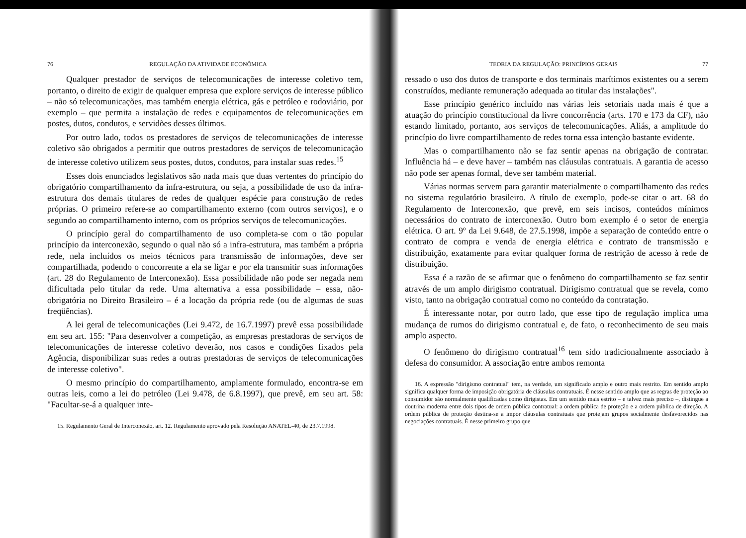76 REGULAÇÃO DA ATIVIDADE ECONÔMICA
Qualquer prestador de serviços de telecomunicações de interesse coletivo tem, portanto, o direito de exigir de qualquer empresa que explore serviços de interesse público – não só telecomunicações, mas também energia elétrica, gás e petróleo e rodoviário, por exemplo – que permita a instalação de redes e equipamentos de telecomunicações em postes, dutos, condutos, e servidões desses últimos.
Por outro lado, todos os prestadores de serviços de telecomunicações de interesse coletivo são obrigados a permitir que outros prestadores de serviços de telecomunicação de interesse coletivo utilizem seus postes, dutos, condutos, para instalar suas redes.<sup>15</sup>
Esses dois enunciados legislativos são nada mais que duas vertentes do princípio do obrigatório compartilhamento da infra-estrutura, ou seja, a possibilidade de uso da infra-estrutura dos demais titulares de redes de qualquer espécie para construção de redes próprias. O primeiro refere-se ao compartilhamento externo (com outros serviços), e o segundo ao compartilhamento interno, com os próprios serviços de telecomunicações.
O princípio geral do compartilhamento de uso completa-se com o tão popular princípio da interconexão, segundo o qual não só a infra-estrutura, mas também a própria rede, nela incluídos os meios técnicos para transmissão de informações, deve ser compartilhada, podendo o concorrente a ela se ligar e por ela transmitir suas informações (art. 28 do Regulamento de Interconexão). Essa possibilidade não pode ser negada nem dificultada pelo titular da rede. Uma alternativa a essa possibilidade – essa, não-obrigatória no Direito Brasileiro – é a locação da própria rede (ou de algumas de suas freqüências).
A lei geral de telecomunicações (Lei 9.472, de 16.7.1997) prevê essa possibilidade em seu art. 155: "Para desenvolver a competição, as empresas prestadoras de serviços de telecomunicações de interesse coletivo deverão, nos casos e condições fixados pela Agência, disponibilizar suas redes a outras prestadoras de serviços de telecomunicações de interesse coletivo".
O mesmo princípio do compartilhamento, amplamente formulado, encontra-se em outras leis, como a lei do petróleo (Lei 9.478, de 6.8.1997), que prevê, em seu art. 58: "Facultar-se-á a qualquer inte-
15. Regulamento Geral de Interconexão, art. 12. Regulamento aprovado pela Resolução ANATEL-40, de 23.7.1998.
TEORIA DA REGULAÇÃO: PRINCÍPIOS GERAIS 77
ressado o uso dos dutos de transporte e dos terminais marítimos existentes ou a serem construídos, mediante remuneração adequada ao titular das instalações".
Esse princípio genérico incluído nas várias leis setoriais nada mais é que a atuação do princípio constitucional da livre concorrência (arts. 170 e 173 da CF), não estando limitado, portanto, aos serviços de telecomunicações. Aliás, a amplitude do princípio do livre compartilhamento de redes torna essa intenção bastante evidente.
Mas o compartilhamento não se faz sentir apenas na obrigação de contratar. Influência há – e deve haver – também nas cláusulas contratuais. A garantia de acesso não pode ser apenas formal, deve ser também material.
Várias normas servem para garantir materialmente o compartilhamento das redes no sistema regulatório brasileiro. A título de exemplo, pode-se citar o art. 68 do Regulamento de Interconexão, que prevê, em seis incisos, conteúdos mínimos necessários do contrato de interconexão. Outro bom exemplo é o setor de energia elétrica. O art. 9º da Lei 9.648, de 27.5.1998, impõe a separação de conteúdo entre o contrato de compra e venda de energia elétrica e contrato de transmissão e distribuição, exatamente para evitar qualquer forma de restrição de acesso à rede de distribuição.
Essa é a razão de se afirmar que o fenômeno do compartilhamento se faz sentir através de um amplo dirigismo contratual. Dirigismo contratual que se revela, como visto, tanto na obrigação contratual como no conteúdo da contratação.
É interessante notar, por outro lado, que esse tipo de regulação implica uma mudança de rumos do dirigismo contratual e, de fato, o reconhecimento de seu mais amplo aspecto.
O fenômeno do dirigismo contratual<sup>16</sup> tem sido tradicionalmente associado à defesa do consumidor. A associação entre ambos remonta
16. A expressão "dirigismo contratual" tem, na verdade, um significado amplo e outro mais restrito. Em sentido amplo significa qualquer forma de imposição obrigatória de cláusulas contratuais. É nesse sentido amplo que as regras de proteção ao consumidor são normalmente qualificadas como dirigistas. Em um sentido mais estrito – e talvez mais preciso –, distingue a doutrina moderna entre dois tipos de ordem pública contratual: a ordem pública de proteção e a ordem pública de direção. A ordem pública de proteção destina-se a impor cláusulas contratuais que protejam grupos socialmente desfavorecidos nas negociações contratuais. É nesse primeiro grupo que